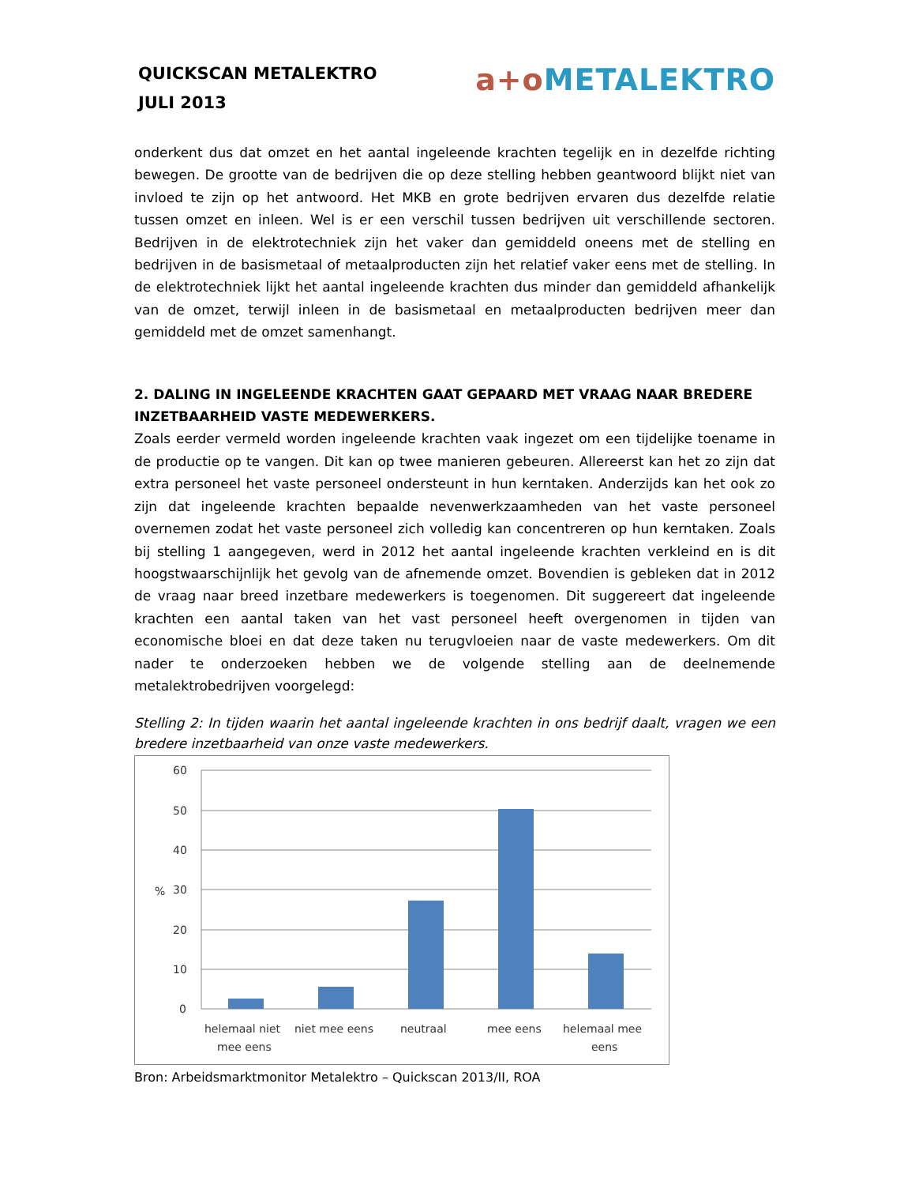QUICKSCAN METALEKTRO
JULI 2013
a+o METALEKTRO
onderkent dus dat omzet en het aantal ingeleende krachten tegelijk en in dezelfde richting bewegen. De grootte van de bedrijven die op deze stelling hebben geantwoord blijkt niet van invloed te zijn op het antwoord. Het MKB en grote bedrijven ervaren dus dezelfde relatie tussen omzet en inleen. Wel is er een verschil tussen bedrijven uit verschillende sectoren. Bedrijven in de elektrotechniek zijn het vaker dan gemiddeld oneens met de stelling en bedrijven in de basismetaal of metaalproducten zijn het relatief vaker eens met de stelling. In de elektrotechniek lijkt het aantal ingeleende krachten dus minder dan gemiddeld afhankelijk van de omzet, terwijl inleen in de basismetaal en metaalproducten bedrijven meer dan gemiddeld met de omzet samenhangt.
2. DALING IN INGELEENDE KRACHTEN GAAT GEPAARD MET VRAAG NAAR BREDERE INZETBAARHEID VASTE MEDEWERKERS.
Zoals eerder vermeld worden ingeleende krachten vaak ingezet om een tijdelijke toename in de productie op te vangen. Dit kan op twee manieren gebeuren. Allereerst kan het zo zijn dat extra personeel het vaste personeel ondersteunt in hun kerntaken. Anderzijds kan het ook zo zijn dat ingeleende krachten bepaalde nevenwerkzaamheden van het vaste personeel overnemen zodat het vaste personeel zich volledig kan concentreren op hun kerntaken. Zoals bij stelling 1 aangegeven, werd in 2012 het aantal ingeleende krachten verkleind en is dit hoogstwaarschijnlijk het gevolg van de afnemende omzet. Bovendien is gebleken dat in 2012 de vraag naar breed inzetbare medewerkers is toegenomen. Dit suggereert dat ingeleende krachten een aantal taken van het vast personeel heeft overgenomen in tijden van economische bloei en dat deze taken nu terugvloeien naar de vaste medewerkers. Om dit nader te onderzoeken hebben we de volgende stelling aan de deelnemende metalektrobedrijven voorgelegd:
Stelling 2: In tijden waarin het aantal ingeleende krachten in ons bedrijf daalt, vragen we een bredere inzetbaarheid van onze vaste medewerkers.
60
50
40
30
%
20
10
0
helemaal niet
mee eens
niet mee eens
neutraal
mee eens
helemaal mee
eens
Bron: Arbeidsmarktmonitor Metalektro – Quickscan 2013/II, ROA